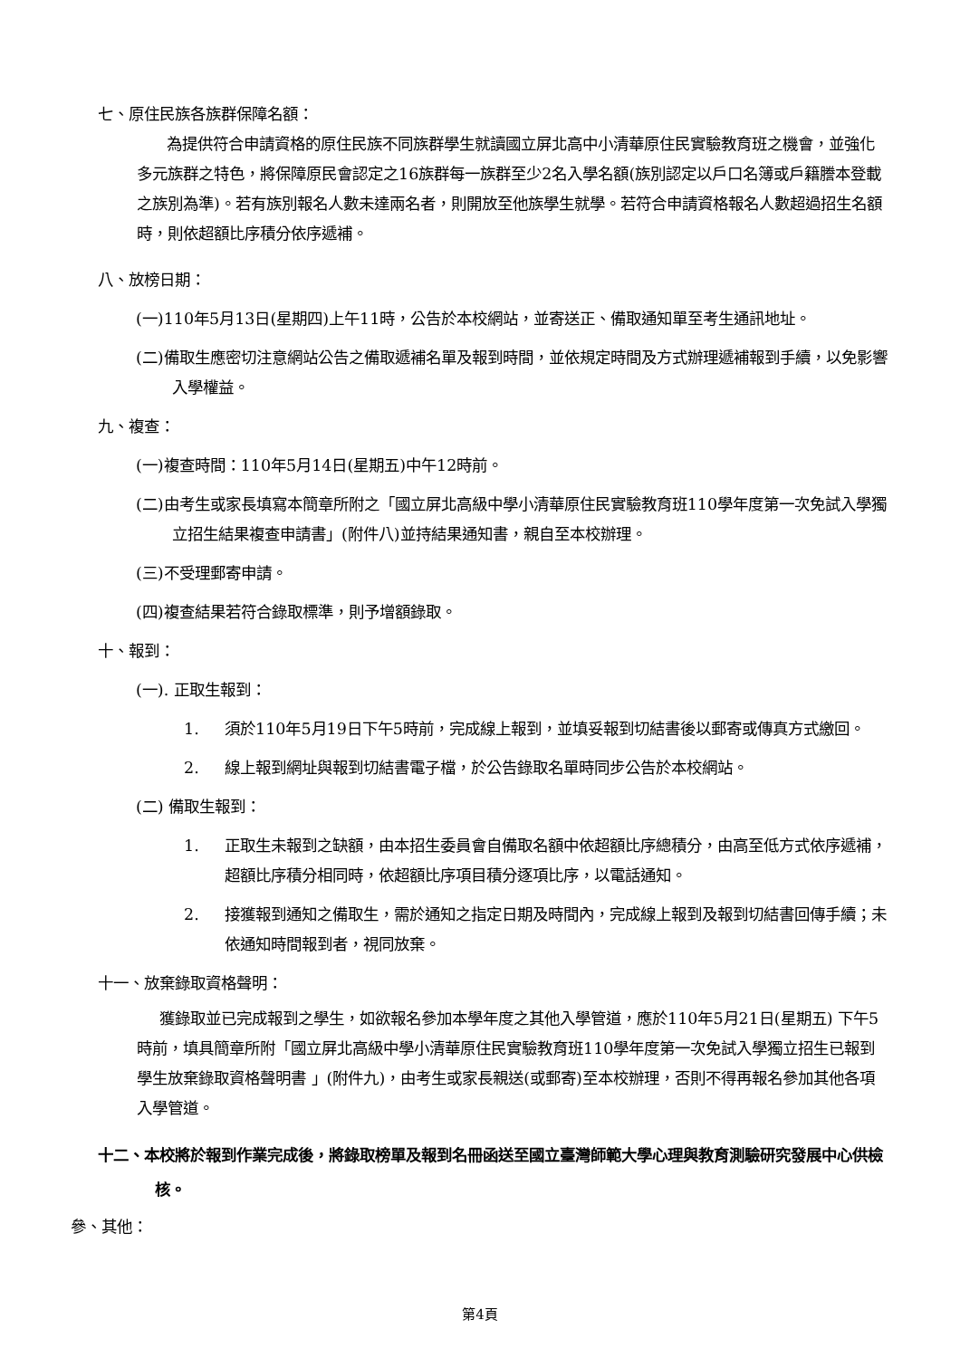七、原住民族各族群保障名額：
為提供符合申請資格的原住民族不同族群學生就讀國立屏北高中小清華原住民實驗教育班之機會，並強化多元族群之特色，將保障原民會認定之16族群每一族群至少2名入學名額(族別認定以戶口名簿或戶籍謄本登載之族別為準)。若有族別報名人數未達兩名者，則開放至他族學生就學。若符合申請資格報名人數超過招生名額時，則依超額比序積分依序遞補。
八、放榜日期：
(一)110年5月13日(星期四)上午11時，公告於本校網站，並寄送正、備取通知單至考生通訊地址。
(二)備取生應密切注意網站公告之備取遞補名單及報到時間，並依規定時間及方式辦理遞補報到手續，以免影響入學權益。
九、複查：
(一)複查時間：110年5月14日(星期五)中午12時前。
(二)由考生或家長填寫本簡章所附之「國立屏北高級中學小清華原住民實驗教育班110學年度第一次免試入學獨立招生結果複查申請書」(附件八)並持結果通知書，親自至本校辦理。
(三)不受理郵寄申請。
(四)複查結果若符合錄取標準，則予增額錄取。
十、報到：
(一). 正取生報到：
1. 須於110年5月19日下午5時前，完成線上報到，並填妥報到切結書後以郵寄或傳真方式繳回。
2. 線上報到網址與報到切結書電子檔，於公告錄取名單時同步公告於本校網站。
(二) 備取生報到：
1. 正取生未報到之缺額，由本招生委員會自備取名額中依超額比序總積分，由高至低方式依序遞補，超額比序積分相同時，依超額比序項目積分逐項比序，以電話通知。
2. 接獲報到通知之備取生，需於通知之指定日期及時間內，完成線上報到及報到切結書回傳手續；未依通知時間報到者，視同放棄。
十一、放棄錄取資格聲明：
獲錄取並已完成報到之學生，如欲報名參加本學年度之其他入學管道，應於110年5月21日(星期五) 下午5時前，填具簡章所附「國立屏北高級中學小清華原住民實驗教育班110學年度第一次免試入學獨立招生已報到學生放棄錄取資格聲明書 」(附件九)，由考生或家長親送(或郵寄)至本校辦理，否則不得再報名參加其他各項入學管道。
十二、本校將於報到作業完成後，將錄取榜單及報到名冊函送至國立臺灣師範大學心理與教育測驗研究發展中心供檢核。
參、其他：
第4頁